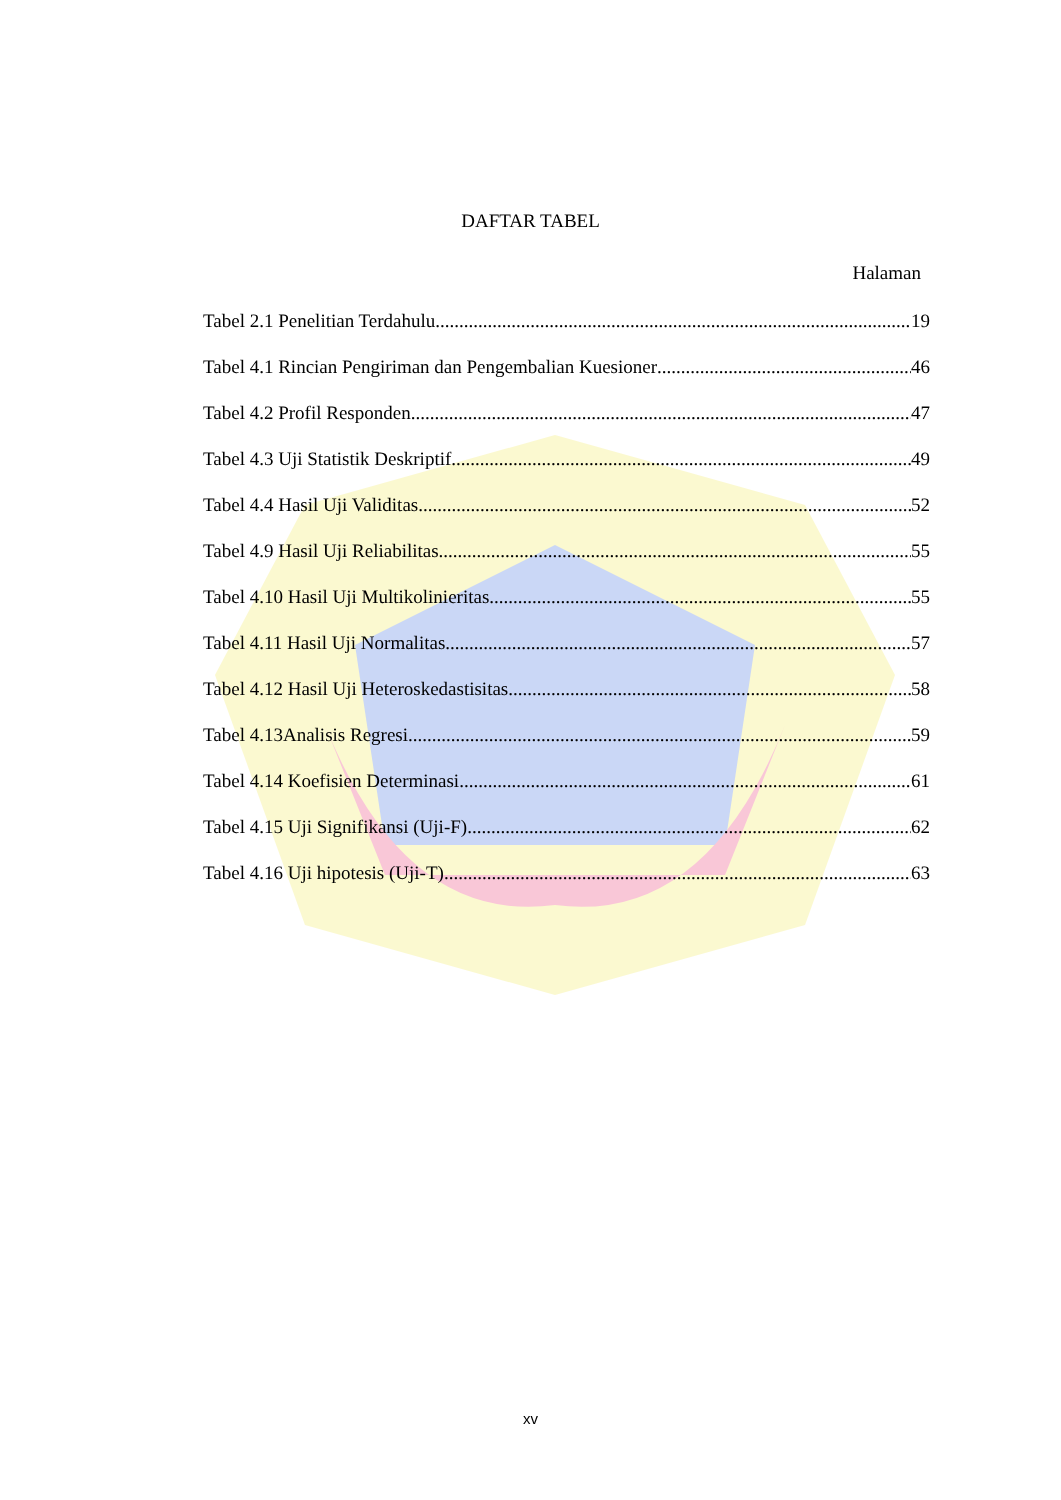DAFTAR TABEL
Halaman
Tabel 2.1 Penelitian Terdahulu 19
Tabel 4.1 Rincian Pengiriman dan Pengembalian Kuesioner 46
Tabel 4.2 Profil Responden 47
Tabel 4.3 Uji Statistik Deskriptif 49
Tabel 4.4 Hasil Uji Validitas 52
Tabel 4.9 Hasil Uji Reliabilitas 55
Tabel 4.10 Hasil Uji Multikolinieritas 55
Tabel 4.11 Hasil Uji Normalitas 57
Tabel 4.12 Hasil Uji Heteroskedastisitas 58
Tabel 4.13Analisis Regresi 59
Tabel 4.14 Koefisien Determinasi 61
Tabel 4.15 Uji Signifikansi (Uji-F) 62
Tabel 4.16 Uji hipotesis (Uji-T) 63
xv